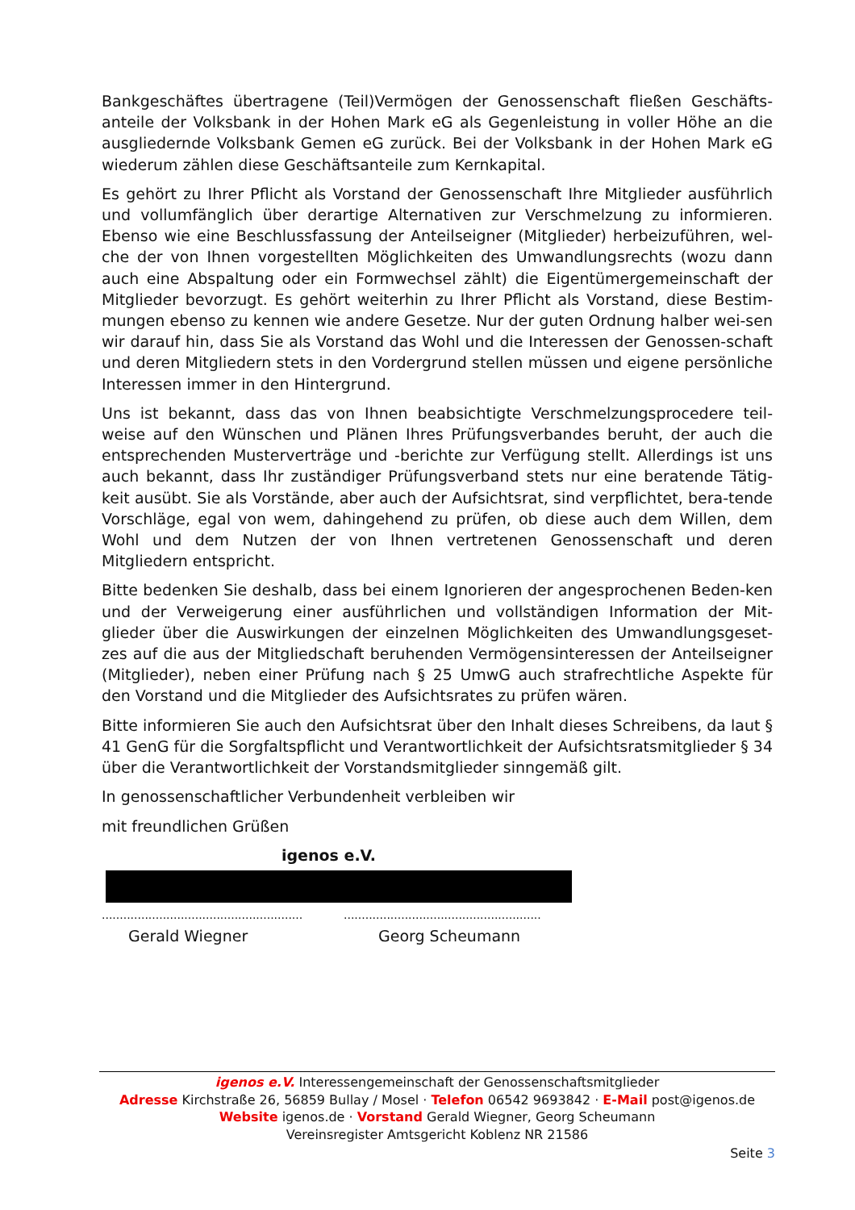Bankgeschäftes übertragene (Teil)Vermögen der Genossenschaft fließen Geschäfts-anteile der Volksbank in der Hohen Mark eG als Gegenleistung in voller Höhe an die ausgliedernde Volksbank Gemen eG zurück. Bei der Volksbank in der Hohen Mark eG wiederum zählen diese Geschäftsanteile zum Kernkapital.
Es gehört zu Ihrer Pflicht als Vorstand der Genossenschaft Ihre Mitglieder ausführlich und vollumfänglich über derartige Alternativen zur Verschmelzung zu informieren. Ebenso wie eine Beschlussfassung der Anteilseigner (Mitglieder) herbeizuführen, wel-che der von Ihnen vorgestellten Möglichkeiten des Umwandlungsrechts (wozu dann auch eine Abspaltung oder ein Formwechsel zählt) die Eigentümergemeinschaft der Mitglieder bevorzugt. Es gehört weiterhin zu Ihrer Pflicht als Vorstand, diese Bestim-mungen ebenso zu kennen wie andere Gesetze. Nur der guten Ordnung halber wei-sen wir darauf hin, dass Sie als Vorstand das Wohl und die Interessen der Genossen-schaft und deren Mitgliedern stets in den Vordergrund stellen müssen und eigene persönliche Interessen immer in den Hintergrund.
Uns ist bekannt, dass das von Ihnen beabsichtigte Verschmelzungsprocedere teil-weise auf den Wünschen und Plänen Ihres Prüfungsverbandes beruht, der auch die entsprechenden Musterverträge und -berichte zur Verfügung stellt. Allerdings ist uns auch bekannt, dass Ihr zuständiger Prüfungsverband stets nur eine beratende Tätig-keit ausübt. Sie als Vorstände, aber auch der Aufsichtsrat, sind verpflichtet, bera-tende Vorschläge, egal von wem, dahingehend zu prüfen, ob diese auch dem Willen, dem Wohl und dem Nutzen der von Ihnen vertretenen Genossenschaft und deren Mitgliedern entspricht.
Bitte bedenken Sie deshalb, dass bei einem Ignorieren der angesprochenen Beden-ken und der Verweigerung einer ausführlichen und vollständigen Information der Mit-glieder über die Auswirkungen der einzelnen Möglichkeiten des Umwandlungsgeset-zes auf die aus der Mitgliedschaft beruhenden Vermögensinteressen der Anteilseigner (Mitglieder), neben einer Prüfung nach § 25 UmwG auch strafrechtliche Aspekte für den Vorstand und die Mitglieder des Aufsichtsrates zu prüfen wären.
Bitte informieren Sie auch den Aufsichtsrat über den Inhalt dieses Schreibens, da laut § 41 GenG für die Sorgfaltspflicht und Verantwortlichkeit der Aufsichtsratsmitglieder § 34 über die Verantwortlichkeit der Vorstandsmitglieder sinngemäß gilt.
In genossenschaftlicher Verbundenheit verbleiben wir
mit freundlichen Grüßen
igenos e.V.
........................................................
.......................................................
Gerald Wiegner Georg Scheumann
igenos e.V. Interessengemeinschaft der Genossenschaftsmitglieder
Adresse Kirchstraße 26, 56859 Bullay / Mosel · Telefon 06542 9693842 · E-Mail post@igenos.de
Website igenos.de · Vorstand Gerald Wiegner, Georg Scheumann
Vereinsregister Amtsgericht Koblenz NR 21586
Seite 3